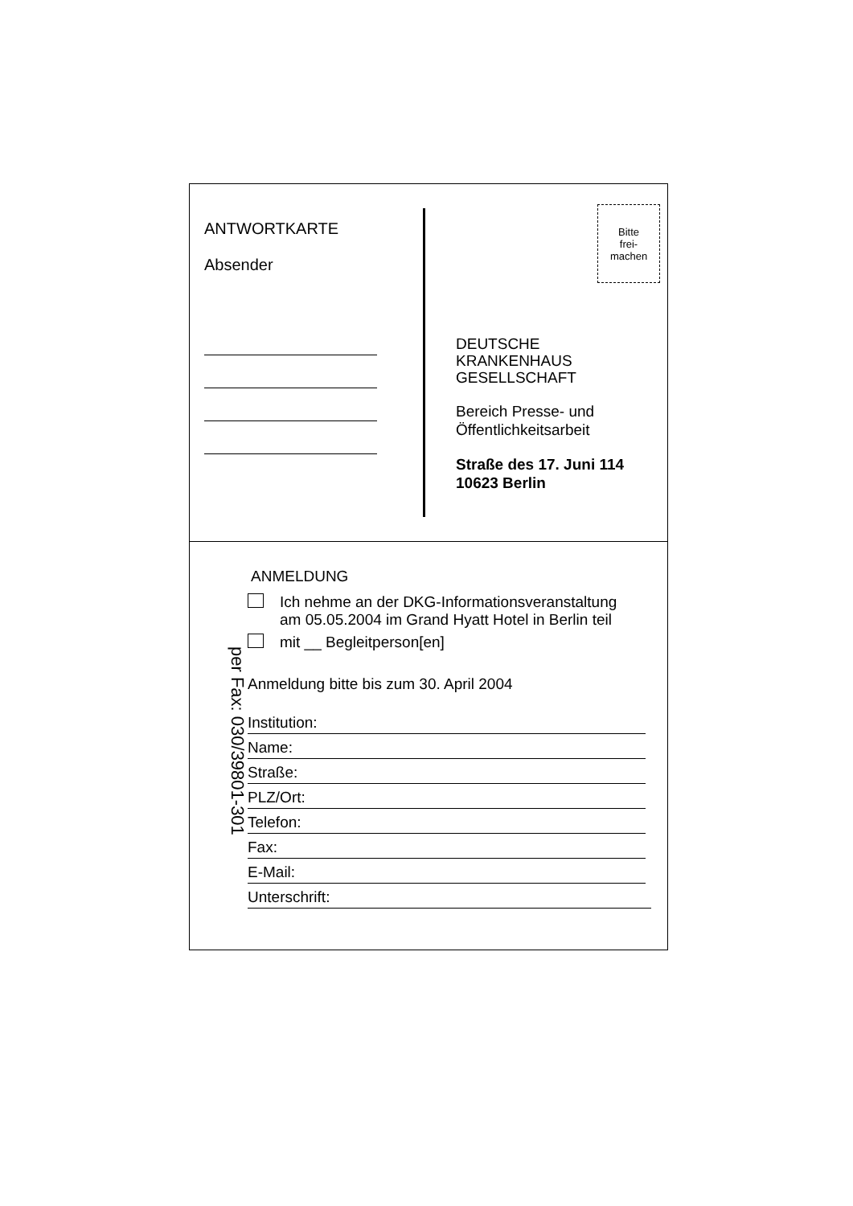ANTWORTKARTE
Absender
Bitte
frei-
machen
DEUTSCHE
KRANKENHAUS
GESELLSCHAFT
Bereich Presse- und
Öffentlichkeitsarbeit
Straße des 17. Juni 114
10623 Berlin
per Fax: 030/39801-301
ANMELDUNG
Ich nehme an der DKG-Informationsveranstaltung
am 05.05.2004 im Grand Hyatt Hotel in Berlin teil
mit __ Begleitperson[en]
Anmeldung bitte bis zum 30. April 2004
Institution:
Name:
Straße:
PLZ/Ort:
Telefon:
Fax:
E-Mail:
Unterschrift: